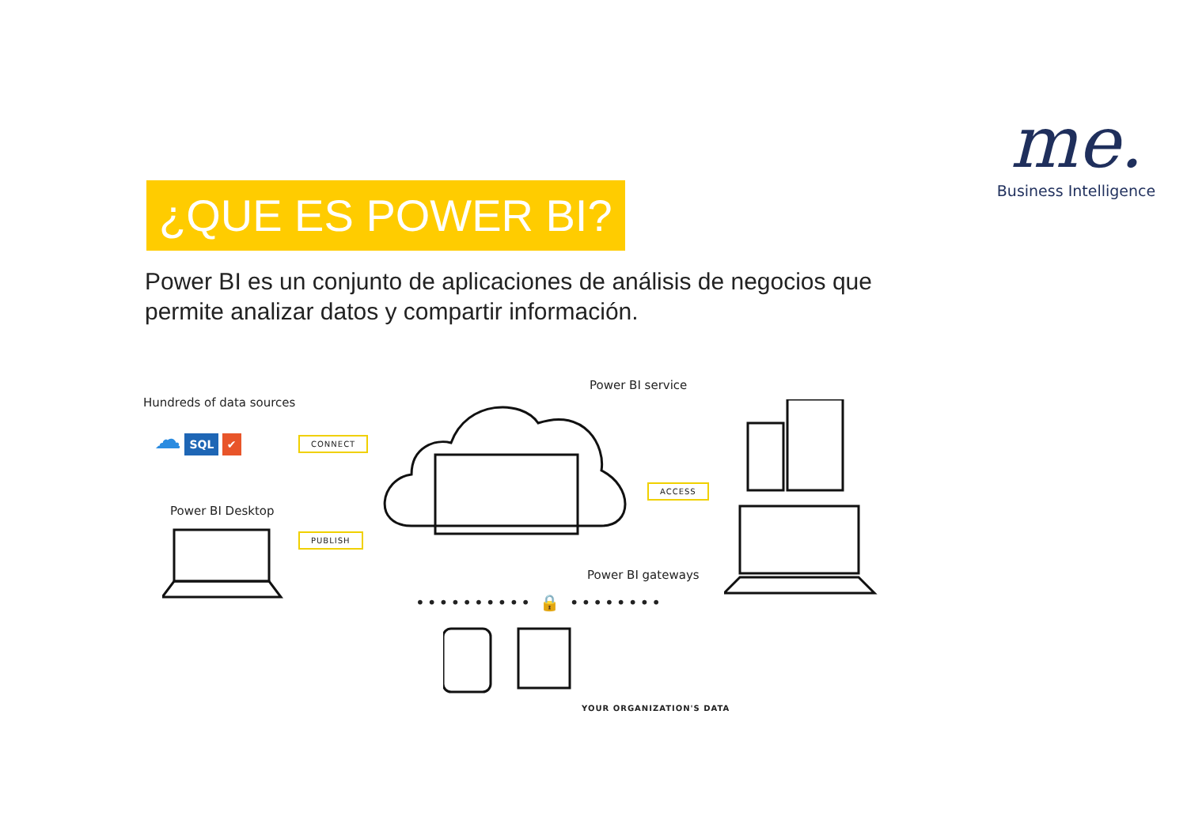me.
Business Intelligence
¿QUE ES POWER BI?
Power BI es un conjunto de aplicaciones de análisis de negocios que permite analizar datos y compartir información.
Hundreds of data sources
☁ SQL ✔
CONNECT
Power BI service
ACCESS
Power BI Desktop
PUBLISH
Power BI gateways
•••••••••• 🔒 ••••••••
YOUR ORGANIZATION'S DATA